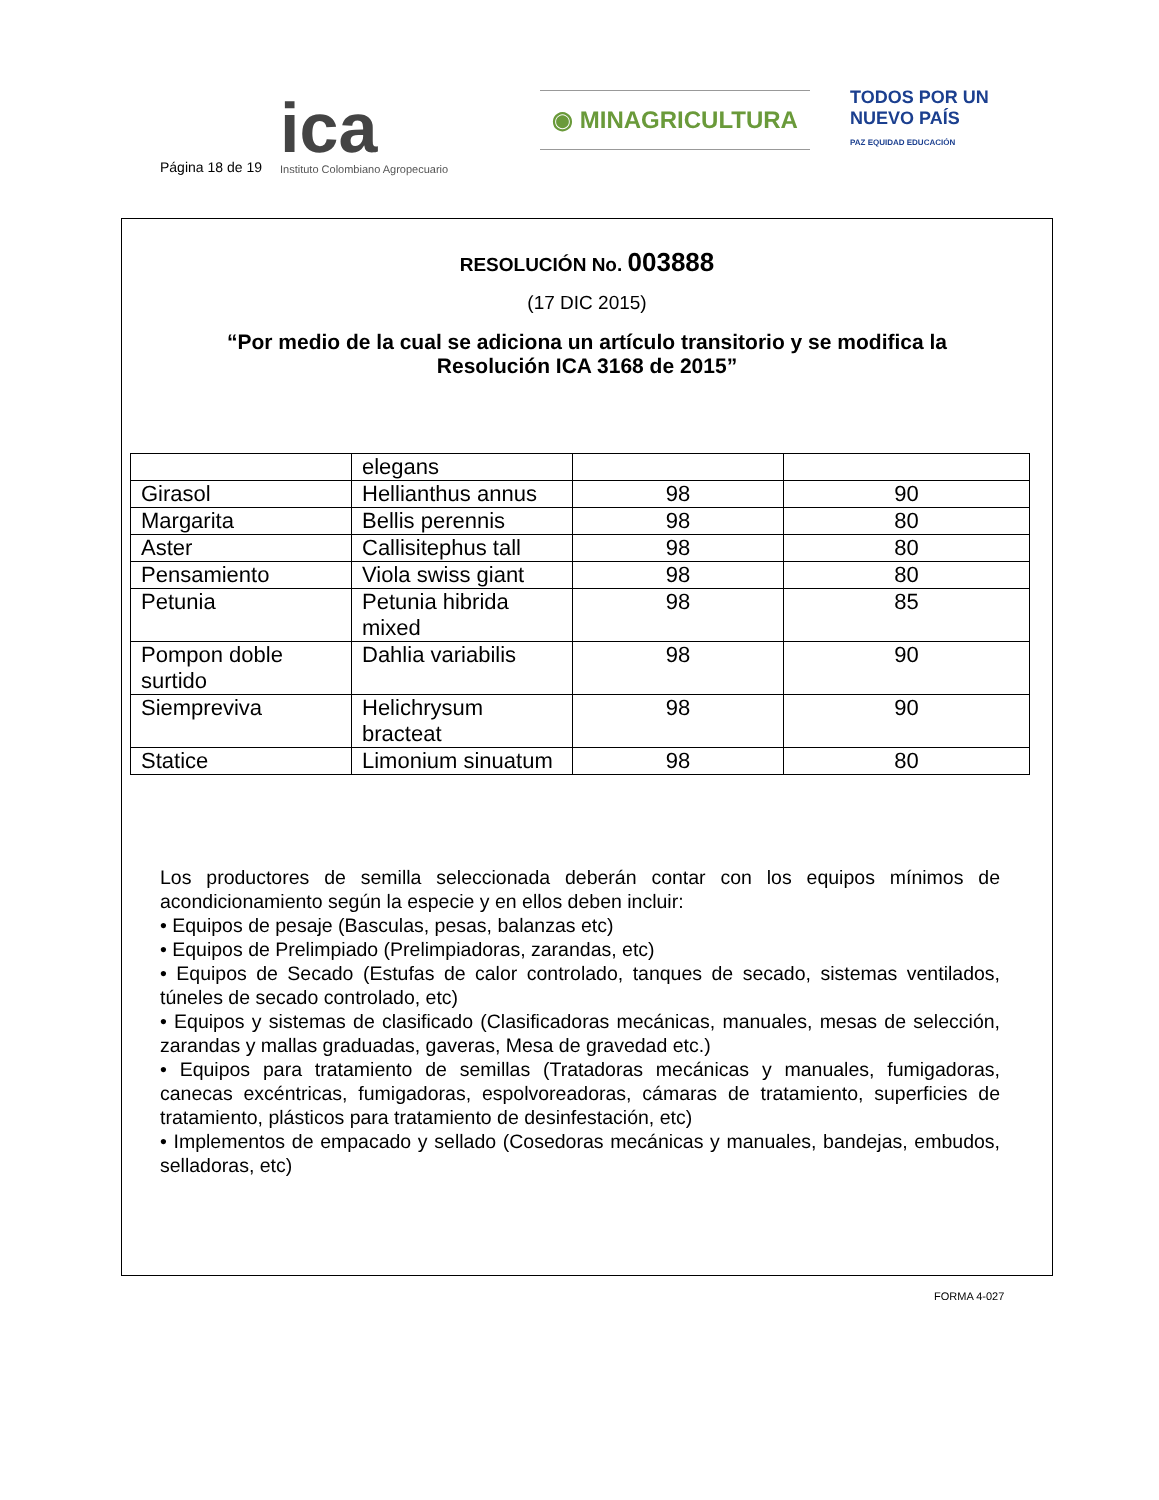Página 18 de 19
ica
Instituto Colombiano Agropecuario
◉ MINAGRICULTURA
TODOS POR UN
NUEVO PAÍS
PAZ EQUIDAD EDUCACIÓN
RESOLUCIÓN No. 003888
(17 DIC 2015)
“Por medio de la cual se adiciona un artículo transitorio y se modifica la Resolución ICA 3168 de 2015”
| | elegans | | |
| Girasol | Hellianthus annus | 98 | 90 |
| Margarita | Bellis perennis | 98 | 80 |
| Aster | Callisitephus tall | 98 | 80 |
| Pensamiento | Viola swiss giant | 98 | 80 |
| Petunia | Petunia hibrida mixed | 98 | 85 |
| Pompon doble surtido | Dahlia variabilis | 98 | 90 |
| Siempreviva | Helichrysum bracteat | 98 | 90 |
| Statice | Limonium sinuatum | 98 | 80 |
Los productores de semilla seleccionada deberán contar con los equipos mínimos de acondicionamiento según la especie y en ellos deben incluir:
• Equipos de pesaje (Basculas, pesas, balanzas etc)
• Equipos de Prelimpiado (Prelimpiadoras, zarandas, etc)
• Equipos de Secado (Estufas de calor controlado, tanques de secado, sistemas ventilados, túneles de secado controlado, etc)
• Equipos y sistemas de clasificado (Clasificadoras mecánicas, manuales, mesas de selección, zarandas y mallas graduadas, gaveras, Mesa de gravedad etc.)
• Equipos para tratamiento de semillas (Tratadoras mecánicas y manuales, fumigadoras, canecas excéntricas, fumigadoras, espolvoreadoras, cámaras de tratamiento, superficies de tratamiento, plásticos para tratamiento de desinfestación, etc)
• Implementos de empacado y sellado (Cosedoras mecánicas y manuales, bandejas, embudos, selladoras, etc)
FORMA 4-027